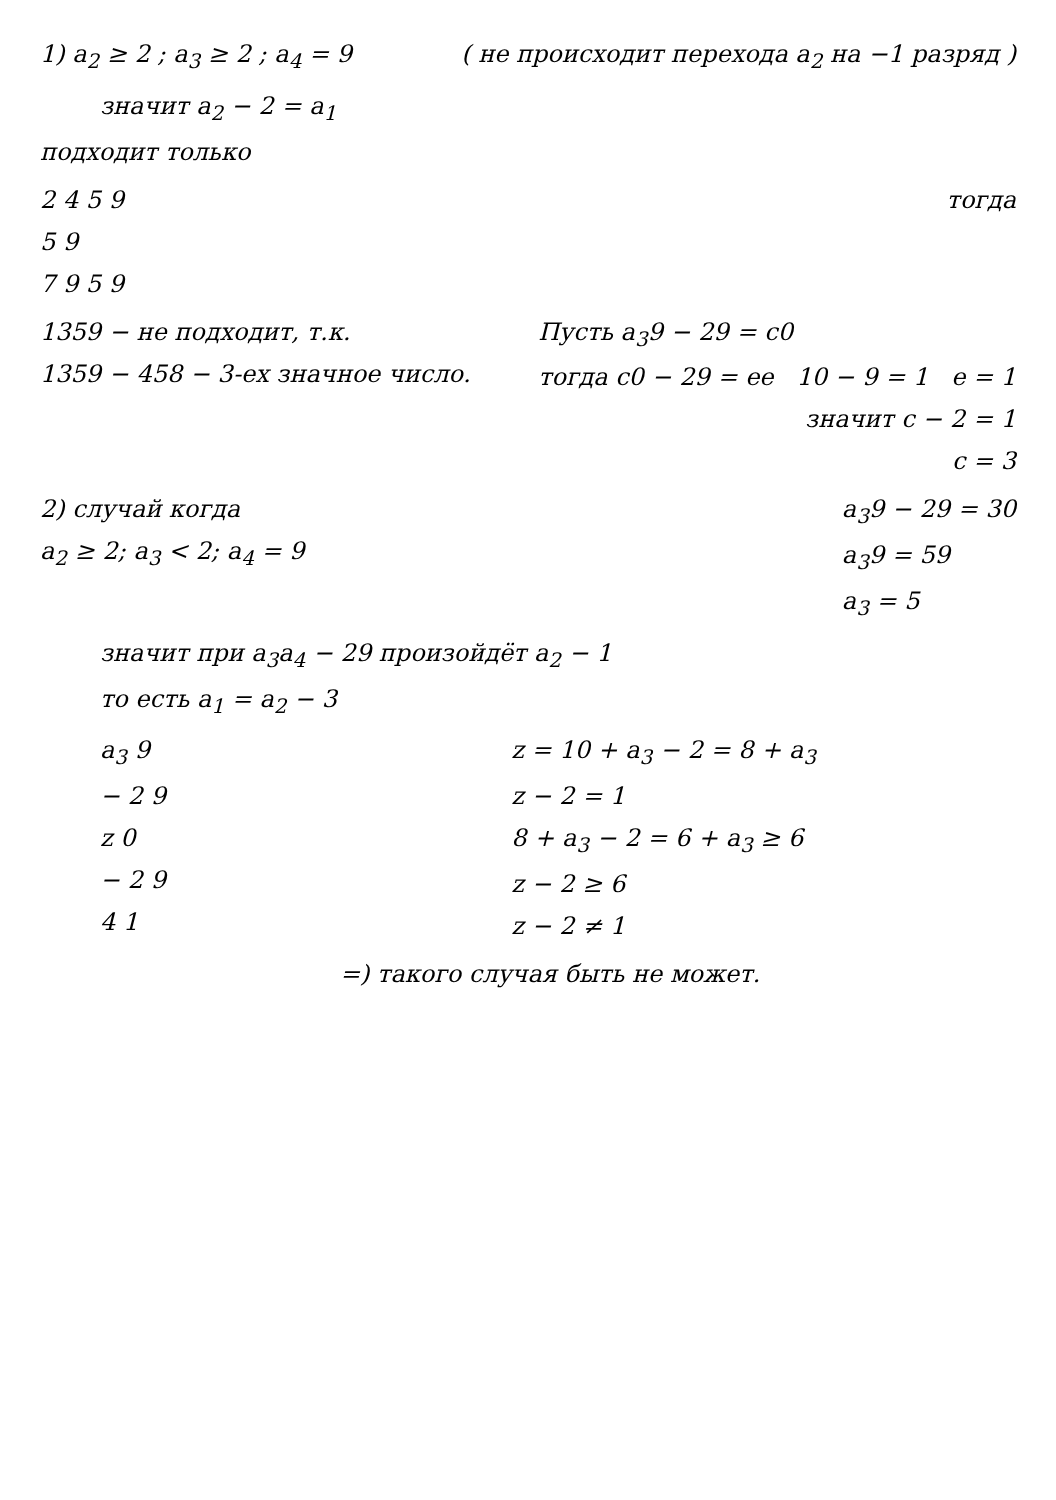1) a<sub>2</sub> ≥ 2 ; a<sub>3</sub> ≥ 2 ; a<sub>4</sub> = 9 ( не происходит перехода a<sub>2</sub> на −1 разряд )
значит a<sub>2</sub> − 2 = a<sub>1</sub>
подходит только
2 4 5 9
5 9
7 9 5 9
тогда
1359 − не подходит, т.к.
1359 − 458 − 3-ех значное число.
Пусть a<sub>3</sub>9 − 29 = c0
тогда c0 − 29 = ee 10 − 9 = 1 e = 1
значит c − 2 = 1
c = 3
2) случай когда
a<sub>2</sub> ≥ 2; a<sub>3</sub> < 2; a<sub>4</sub> = 9
a<sub>3</sub>9 − 29 = 30
a<sub>3</sub>9 = 59
a<sub>3</sub> = 5
значит при a<sub>3</sub>a<sub>4</sub> − 29 произойдёт a<sub>2</sub> − 1
то есть a<sub>1</sub> = a<sub>2</sub> − 3
a<sub>3</sub> 9
− 2 9
z 0
− 2 9
4 1
z = 10 + a<sub>3</sub> − 2 = 8 + a<sub>3</sub>
z − 2 = 1
8 + a<sub>3</sub> − 2 = 6 + a<sub>3</sub> ≥ 6
z − 2 ≥ 6
z − 2 ≠ 1
=) такого случая быть не может.